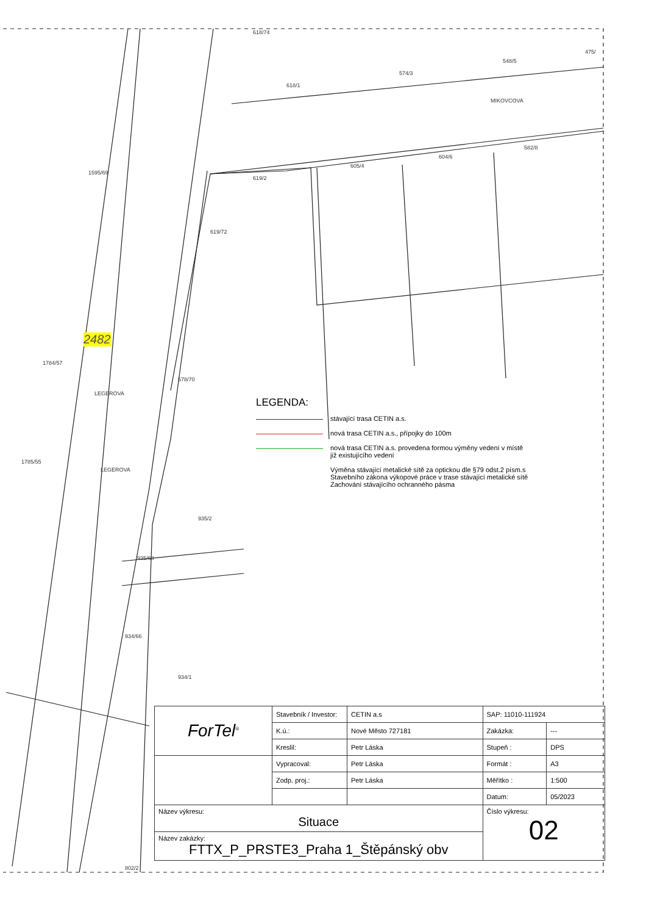1595/69
618/74
618/1
574/3
548/5
475/
MIKOVCOVA
582/8
604/6
605/4
619/2
619/72
2482
1784/57
578/70
LEGEROVA
1785/55
LEGEROVA
935/2
935/68
934/66
934/1
802/2
LEGENDA:
stávající trasa CETIN a.s.
nová trasa CETIN a.s., přípojky do 100m
nová trasa CETIN a.s. provedena formou výměny vedení v místě
již existujícího vedení
Výměna stávající metalické sítě za optickou dle §79 odst.2 písm.s
Stavebního zákona výkopové práce v trase stávající metalické sítě
Zachování stávajícího ochranného pásma
| ForTel<sup>®</sup> | Stavebník / Investor: | CETIN a.s | SAP: 11010-111924 | |
| | K.ú.: | Nové Město 727181 | Zakázka: | --- |
| | Kreslil: | Petr Láska | Stupeň : | DPS |
| | Vypracoval: | Petr Láska | Formát : | A3 |
| | Zodp. proj.: | Petr Láska | Měřítko : | 1:500 |
| | | | Datum: | 05/2023 |
| Název výkresu: Situace | | | Číslo výkresu: 02 | |
| Název zakázky: FTTX_P_PRSTE3_Praha 1_Štěpánský obv | | | | |